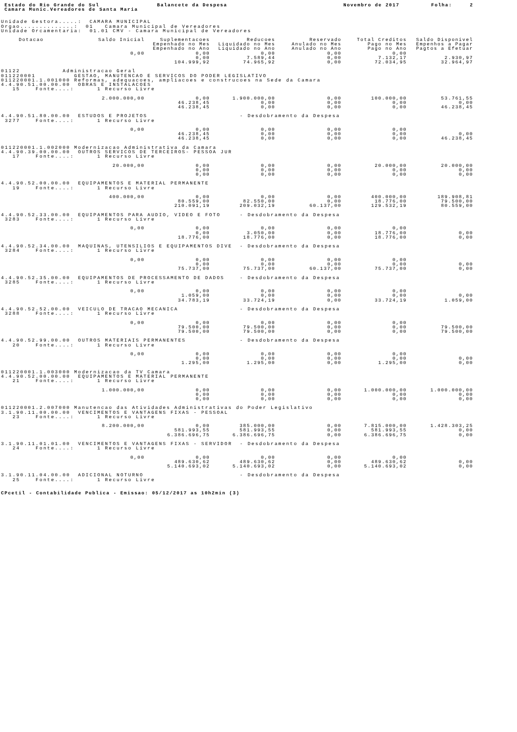Estado do Rio Grande do Sul Balancete da Despesa Novembro de 2017 Folha: 2
Camara Munic.Vereadores de Santa Maria
Unidade Gestora.....: CAMARA MUNICIPAL Orgao..............: 01 Camara Municipal de Vereadores Unidade Orcamentaria: 01.01 CMV - Camara Municipal de Vereadores
| Dotacao | Saldo Inicial | Suplementacoes | Reducoes | Reservado | Total Creditos | Saldo Disponivel |
| --- | --- | --- | --- | --- | --- | --- |
| | | Empenhado no Mes | Liquidado no Mes | Anulado no Mes | Pago no Mes | Empenhos a Pagar |
| | | Empenhado no Ano | Liquidado no Ano | Anulado no Ano | Pago no Ano | Pagtos a Efetuar |
| | 0,00 | 0,00 | 0,00 | 0,00 | 0,00 | |
| | | 0,00 | 7.589,44 | 0,00 | 7.132,17 | 2.930,97 |
| | | 104.999,92 | 74.965,92 | 0,00 | 72.034,95 | 32.964,97 |
| 01122 Administracao Geral 011220001 GESTAO, MANUTENCAO E SERVICOS DO PODER LEGISLATIVO 011220001.1.001000 Reformas, adequacoes, ampliacoes e construcoes na Sede da Camara 4.4.90.51.00.00.00 OBRAS E INSTALACOES 15 Fonte....: 1 Recurso Livre | | | | | | |
| | 2.000.000,00 | 0,00 | 1.900.000,00 | 0,00 | 100.000,00 | 53.761,55 |
| | | 46.238,45 | 0,00 | 0,00 | 0,00 | 0,00 |
| | | 46.238,45 | 0,00 | 0,00 | 0,00 | 46.238,45 |
| 4.4.90.51.80.00.00 ESTUDOS E PROJETOS - Desdobramento da Despesa 3277 Fonte....: 1 Recurso Livre | | | | | | |
| | 0,00 | 0,00 | 0,00 | 0,00 | 0,00 | |
| | | 46.238,45 | 0,00 | 0,00 | 0,00 | 0,00 |
| | | 46.238,45 | 0,00 | 0,00 | 0,00 | 46.238,45 |
| 011220001.1.002000 Modernizacao Administrativa da Camara 4.4.90.39.00.00.00 OUTROS SERVICOS DE TERCEIROS- PESSOA JUR 17 Fonte....: 1 Recurso Livre | | | | | | |
| | 20.000,00 | 0,00 | 0,00 | 0,00 | 20.000,00 | 20.000,00 |
| | | 0,00 | 0,00 | 0,00 | 0,00 | 0,00 |
| | | 0,00 | 0,00 | 0,00 | 0,00 | 0,00 |
| 4.4.90.52.00.00.00 EQUIPAMENTOS E MATERIAL PERMANENTE 19 Fonte....: 1 Recurso Livre | | | | | | |
| | 400.000,00 | 0,00 | 0,00 | 0,00 | 400.000,00 | 189.908,81 |
| | | 80.559,00 | 82.550,00 | 0,00 | 18.776,00 | 79.500,00 |
| | | 210.091,19 | 209.032,19 | 60.137,00 | 129.532,19 | 80.559,00 |
| 4.4.90.52.33.00.00 EQUIPAMENTOS PARA AUDIO, VIDEO E FOTO - Desdobramento da Despesa 3283 Fonte....: 1 Recurso Livre | | | | | | |
| | 0,00 | 0,00 | 0,00 | 0,00 | 0,00 | |
| | | 0,00 | 3.050,00 | 0,00 | 18.776,00 | 0,00 |
| | | 18.776,00 | 18.776,00 | 0,00 | 18.776,00 | 0,00 |
| 4.4.90.52.34.00.00 MAQUINAS, UTENSILIOS E EQUIPAMENTOS DIVE - Desdobramento da Despesa 3284 Fonte....: 1 Recurso Livre | | | | | | |
| | 0,00 | 0,00 | 0,00 | 0,00 | 0,00 | |
| | | 0,00 | 0,00 | 0,00 | 0,00 | 0,00 |
| | | 75.737,00 | 75.737,00 | 60.137,00 | 75.737,00 | 0,00 |
| 4.4.90.52.35.00.00 EQUIPAMENTOS DE PROCESSAMENTO DE DADOS - Desdobramento da Despesa 3285 Fonte....: 1 Recurso Livre | | | | | | |
| | 0,00 | 0,00 | 0,00 | 0,00 | 0,00 | |
| | | 1.059,00 | 0,00 | 0,00 | 0,00 | 0,00 |
| | | 34.783,19 | 33.724,19 | 0,00 | 33.724,19 | 1.059,00 |
| 4.4.90.52.52.00.00 VEICULO DE TRACAO MECANICA - Desdobramento da Despesa 3288 Fonte....: 1 Recurso Livre | | | | | | |
| | 0,00 | 0,00 | 0,00 | 0,00 | 0,00 | |
| | | 79.500,00 | 79.500,00 | 0,00 | 0,00 | 79.500,00 |
| | | 79.500,00 | 79.500,00 | 0,00 | 0,00 | 79.500,00 |
| 4.4.90.52.99.00.00 OUTROS MATERIAIS PERMANENTES - Desdobramento da Despesa 20 Fonte....: 1 Recurso Livre | | | | | | |
| | 0,00 | 0,00 | 0,00 | 0,00 | 0,00 | |
| | | 0,00 | 0,00 | 0,00 | 0,00 | 0,00 |
| | | 1.295,00 | 1.295,00 | 0,00 | 1.295,00 | 0,00 |
| 011220001.1.003000 Modernizacao da TV Camara 4.4.90.52.00.00.00 EQUIPAMENTOS E MATERIAL PERMANENTE 21 Fonte....: 1 Recurso Livre | | | | | | |
| | 1.000.000,00 | 0,00 | 0,00 | 0,00 | 1.000.000,00 | 1.000.000,00 |
| | | 0,00 | 0,00 | 0,00 | 0,00 | 0,00 |
| | | 0,00 | 0,00 | 0,00 | 0,00 | 0,00 |
| 011220001.2.007000 Manutencao das Atividades Administrativas do Poder Legislativo 3.1.90.11.00.00.00 VENCIMENTOS E VANTAGENS FIXAS - PESSOAL 23 Fonte....: 1 Recurso Livre | | | | | | |
| | 8.200.000,00 | 0,00 | 385.000,00 | 0,00 | 7.815.000,00 | 1.428.303,25 |
| | | 581.993,55 | 581.993,55 | 0,00 | 581.993,55 | 0,00 |
| | | 6.386.696,75 | 6.386.696,75 | 0,00 | 6.386.696,75 | 0,00 |
| 3.1.90.11.01.01.00 VENCIMENTOS E VANTAGENS FIXAS - SERVIDOR - Desdobramento da Despesa 24 Fonte....: 1 Recurso Livre | | | | | | |
| | 0,00 | 0,00 | 0,00 | 0,00 | 0,00 | |
| | | 489.630,62 | 489.630,62 | 0,00 | 489.630,62 | 0,00 |
| | | 5.140.693,02 | 5.140.693,02 | 0,00 | 5.140.693,02 | 0,00 |
| 3.1.90.11.04.00.00 ADICIONAL NOTURNO - Desdobramento da Despesa 25 Fonte....: 1 Recurso Livre | | | | | | |
CPcetil - Contabilidade Publica - Emissao: 05/12/2017 as 10h2min (3)